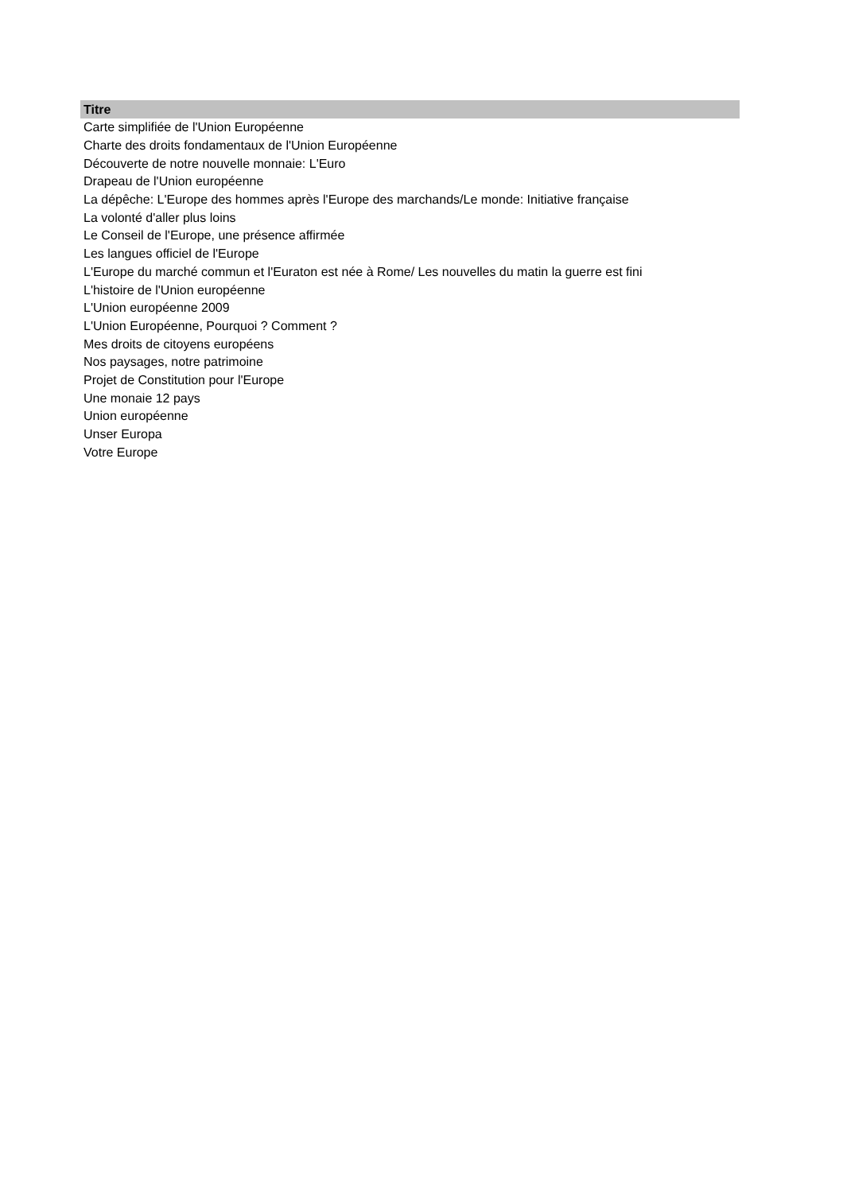| Titre |
| --- |
| Carte simplifiée de l'Union Européenne |
| Charte des droits fondamentaux de l'Union Européenne |
| Découverte de notre nouvelle monnaie: L'Euro |
| Drapeau de l'Union européenne |
| La dépêche: L'Europe des hommes après l'Europe des marchands/Le monde: Initiative française |
| La volonté d'aller plus loins |
| Le Conseil de l'Europe, une présence affirmée |
| Les langues officiel de l'Europe |
| L'Europe du marché commun et l'Euraton est née à Rome/ Les nouvelles du matin la guerre est fini |
| L'histoire de l'Union européenne |
| L'Union européenne 2009 |
| L'Union Européenne, Pourquoi ? Comment ? |
| Mes droits de citoyens européens |
| Nos paysages, notre patrimoine |
| Projet de Constitution pour l'Europe |
| Une monaie 12 pays |
| Union européenne |
| Unser Europa |
| Votre Europe |